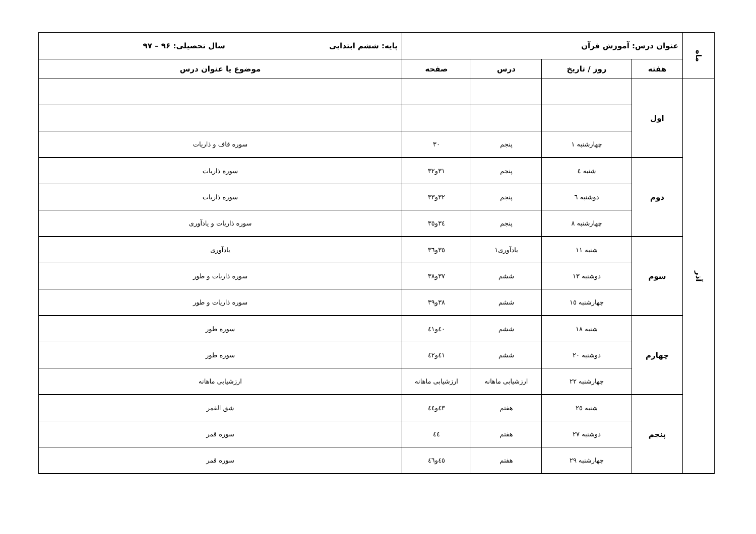| ماه | عنوان درس: آموزش قرآن | | | | پایه: ششم ابتدایی سال تحصیلی: ۹۶ – ۹۷ |
| | هفته | روز / تاریخ | درس | صفحه | موضوع یا عنوان درس |
| آذر | اول | | | | |
| | | چهارشنبه ۱ | پنجم | ۳۰ | سوره قاف و ذاریات |
| | دوم | شنبه ٤ | پنجم | ۳۱و۳۲ | سوره ذاریات |
| | | دوشنبه ٦ | پنجم | ۳۲و۳۳ | سوره ذاریات |
| | | چهارشنبه ۸ | پنجم | ۳٤و۳٥ | سوره ذاریات و یادآوری |
| | سوم | شنبه ۱۱ | یادآوری۱ | ۳٥و۳٦ | یادآوری |
| | | دوشنبه ۱۳ | ششم | ۳۷و۳۸ | سوره ذاریات و طور |
| | | چهارشنبه ۱٥ | ششم | ۳۸و۳۹ | سوره ذاریات و طور |
| | چهارم | شنبه ۱۸ | ششم | ٤۰و٤۱ | سوره طور |
| | | دوشنبه ۲۰ | ششم | ٤۱و٤۲ | سوره طور |
| | | چهارشنبه ۲۲ | ارزشیابی ماهانه | ارزشیابی ماهانه | ارزشیابی ماهانه |
| | پنجم | شنبه ۲٥ | هفتم | ٤۳و٤٤ | شق القمر |
| | | دوشنبه ۲۷ | هفتم | ٤٤ | سوره قمر |
| | | چهارشنبه ۲۹ | هفتم | ٤٥و٤٦ | سوره قمر |